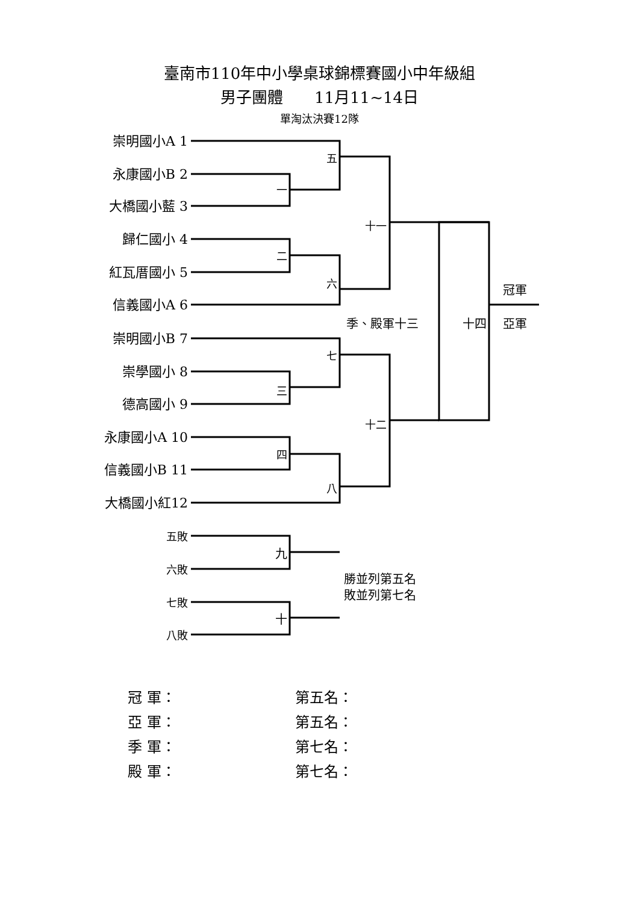臺南市110年中小學桌球錦標賽國小中年級組
男子團體　　11月11~14日
單淘汰決賽12隊
崇明國小A 1
永康國小B 2
大橋國小藍 3
歸仁國小 4
紅瓦厝國小 5
信義國小A 6
崇明國小B 7
崇學國小 8
德高國小 9
永康國小A 10
信義國小B 11
大橋國小紅12
五
一
二
六
十一
季、殿軍十三
十四
冠軍
亞軍
七
三
十二
四
八
五敗
九
六敗
勝並列第五名
敗並列第七名
七敗
十
八敗
冠 軍：
第五名：
亞 軍：
第五名：
季 軍：
第七名：
殿 軍：
第七名：